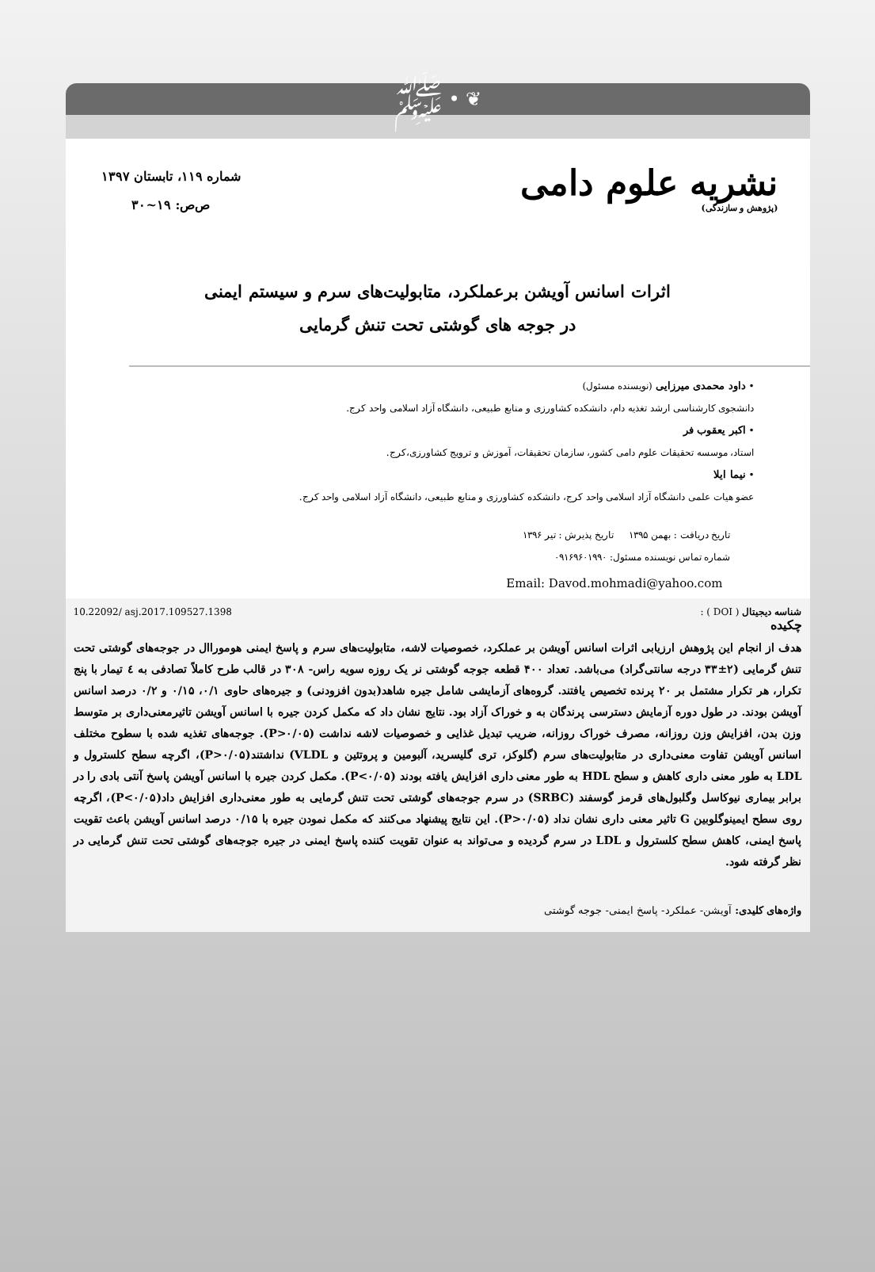ﷺ • ❦
نشریه علوم دامی
(پژوهش و سازندگی)
شماره ۱۱۹، تابستان ۱۳۹۷
ص‌ص: ۱۹~۳۰
اثرات اسانس آویشن برعملکرد، متابولیت‌های سرم و سیستم ایمنی
در جوجه های گوشتی تحت تنش گرمایی
• داود محمدی میرزایی (نویسنده مسئول)
دانشجوی کارشناسی ارشد تغذیه دام، دانشکده کشاورزی و منابع طبیعی، دانشگاه آزاد اسلامی واحد کرج.
• اکبر یعقوب فر
استاد، موسسه تحقیقات علوم دامی کشور، سازمان تحقیقات، آموزش و ترویج کشاورزی،کرج.
• نیما ایلا
عضو هیات علمی دانشگاه آزاد اسلامی واحد کرج، دانشکده کشاورزی و منابع طبیعی، دانشگاه آزاد اسلامی واحد کرج.
تاریخ دریافت : بهمن ۱۳۹۵ تاریخ پذیرش : تیر ۱۳۹۶
شماره تماس نویسنده مسئول: ۰۹۱۶۹۶۰۱۹۹۰
Email: Davod.mohmadi@yahoo.com
شناسه دیجیتال ( DOI ) : 10.22092/ asj.2017.109527.1398
چکیده
هدف از انجام این پژوهش ارزیابی اثرات اسانس آویشن بر عملکرد، خصوصیات لاشه، متابولیت‌های سرم و پاسخ ایمنی هوموراال در جوجه‌های گوشتی تحت تنش گرمایی (۲±۳۳ درجه سانتی‌گراد) می‌باشد. تعداد ۴۰۰ قطعه جوجه گوشتی نر یک روزه سویه راس- ۳۰۸ در قالب طرح کاملاً تصادفی به ٤ تیمار با پنج تکرار، هر تکرار مشتمل بر ۲۰ پرنده تخصیص یافتند. گروه‌های آزمایشی شامل جیره شاهد(بدون افزودنی) و جیره‌های حاوی ۰/۱، ۰/۱۵ و ۰/۲ درصد اسانس آویشن بودند. در طول دوره آزمایش دسترسی پرندگان به و خوراک آزاد بود. نتایج نشان داد که مکمل کردن جیره با اسانس آویشن تاثیرمعنی‌داری بر متوسط وزن بدن، افزایش وزن روزانه، مصرف خوراک روزانه، ضریب تبدیل غذایی و خصوصیات لاشه نداشت (P>۰/۰۵). جوجه‌های تغذیه شده با سطوح مختلف اسانس آویشن تفاوت معنی‌داری در متابولیت‌های سرم (گلوکز، تری گلیسرید، آلبومین و پروتئین و VLDL) نداشتند(P>۰/۰۵)، اگرچه سطح کلسترول و LDL به طور معنی داری کاهش و سطح HDL به طور معنی داری افزایش یافته بودند (P<۰/۰۵). مکمل کردن جیره با اسانس آویشن پاسخ آنتی بادی را در برابر بیماری نیوکاسل وگلبول‌های قرمز گوسفند (SRBC) در سرم جوجه‌های گوشتی تحت تنش گرمایی به طور معنی‌داری افزایش داد(P<۰/۰۵)، اگرچه روی سطح ایمینوگلوبین G تاثیر معنی داری نشان نداد (P>۰/۰۵). این نتایج پیشنهاد می‌کنند که مکمل نمودن جیره با ۰/۱۵ درصد اسانس آویشن باعث تقویت پاسخ ایمنی، کاهش سطح کلسترول و LDL در سرم گردیده و می‌تواند به عنوان تقویت کننده پاسخ ایمنی در جیره جوجه‌های گوشتی تحت تنش گرمایی در نظر گرفته شود.
واژه‌های کلیدی: آویشن- عملکرد- پاسخ ایمنی- جوجه گوشتی